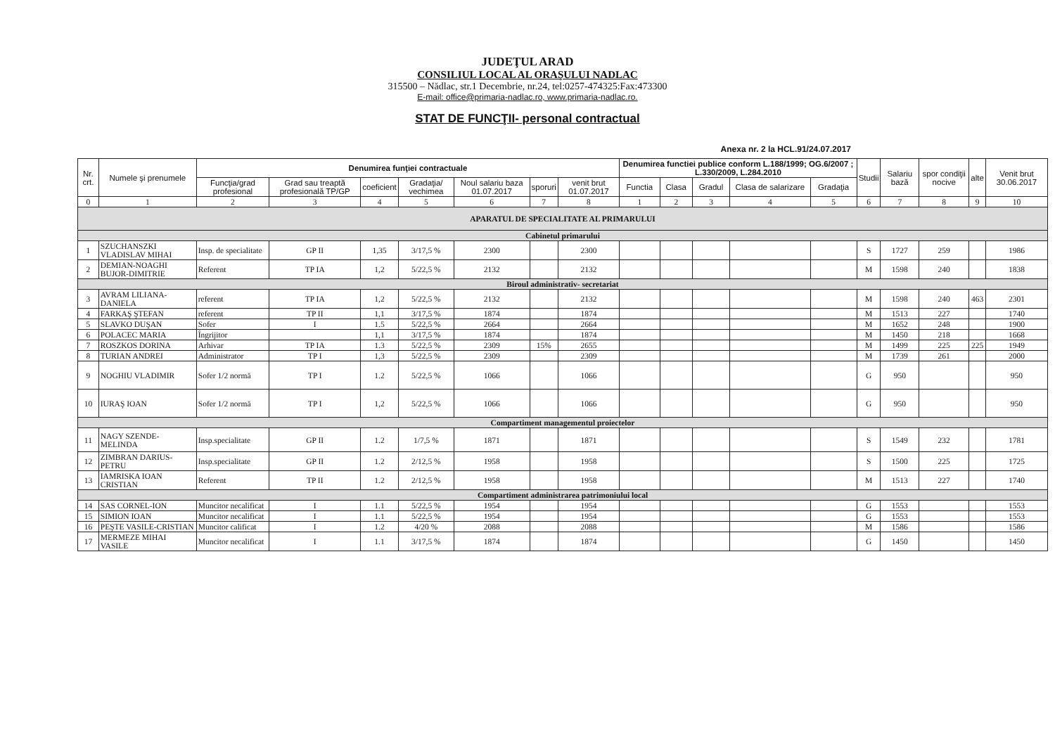JUDEŢUL ARAD
CONSILIUL LOCAL AL ORAŞULUI NADLAC
315500 – Nădlac, str.1 Decembrie, nr.24, tel:0257-474325:Fax:473300
E-mail: office@primaria-nadlac.ro, www.primaria-nadlac.ro.
STAT DE FUNCŢII- personal contractual
Anexa nr. 2 la HCL.91/24.07.2017
| Nr. crt. | Numele şi prenumele | Denumirea funţiei contractuale | | | | | | | Denumirea functiei publice conform L.188/1999; OG.6/2007 ; L.330/2009, L.284.2010 | | | | | Studii | Salariu bază | spor condiţii nocive | alte | Venit brut 30.06.2017 |
| --- | --- | --- | --- | --- | --- | --- | --- | --- | --- | --- | --- | --- | --- | --- | --- | --- | --- | --- |
| | | Funcţia/grad profesional | Grad sau treaptă profesională TP/GP | coeficient | Gradaţia/ vechimea | Noul salariu baza 01.07.2017 | sporuri | venit brut 01.07.2017 | Functia | Clasa | Gradul | Clasa de salarizare | Gradaţia | | | | | |
| 0 | 1 | 2 | 3 | 4 | 5 | 6 | 7 | 8 | 1 | 2 | 3 | 4 | 5 | 6 | 7 | 8 | 9 | 10 |
| APARATUL DE SPECIALITATE AL PRIMARULUI | | | | | | | | | | | | | | | | | | |
| Cabinetul primarului | | | | | | | | | | | | | | | | | | |
| 1 | SZUCHANSZKI VLADISLAV MIHAI | Insp. de specialitate | GP II | 1,35 | 3/17,5 % | 2300 | | 2300 | | | | | | S | 1727 | 259 | | 1986 |
| 2 | DEMIAN-NOAGHI BUJOR-DIMITRIE | Referent | TP IA | 1,2 | 5/22,5 % | 2132 | | 2132 | | | | | | M | 1598 | 240 | | 1838 |
| Biroul administrativ- secretariat | | | | | | | | | | | | | | | | | | |
| 3 | AVRAM LILIANA-DANIELA | referent | TP IA | 1,2 | 5/22,5 % | 2132 | | 2132 | | | | | | M | 1598 | 240 | 463 | 2301 |
| 4 | FARKAŞ ŞTEFAN | referent | TP II | 1,1 | 3/17,5 % | 1874 | | 1874 | | | | | | M | 1513 | 227 | | 1740 |
| 5 | SLAVKO DUŞAN | Sofer | I | 1.5 | 5/22,5 % | 2664 | | 2664 | | | | | | M | 1652 | 248 | | 1900 |
| 6 | POLACEC MARIA | Îngrijitor | | 1,1 | 3/17,5 % | 1874 | | 1874 | | | | | | M | 1450 | 218 | | 1668 |
| 7 | ROSZKOS DORINA | Arhivar | TP IA | 1.3 | 5/22,5 % | 2309 | 15% | 2655 | | | | | | M | 1499 | 225 | 225 | 1949 |
| 8 | TURIAN ANDREI | Administrator | TP I | 1,3 | 5/22,5 % | 2309 | | 2309 | | | | | | M | 1739 | 261 | | 2000 |
| 9 | NOGHIU VLADIMIR | Sofer 1/2 normă | TP I | 1.2 | 5/22,5 % | 1066 | | 1066 | | | | | | G | 950 | | | 950 |
| 10 | IURAŞ IOAN | Sofer 1/2 normă | TP I | 1,2 | 5/22,5 % | 1066 | | 1066 | | | | | | G | 950 | | | 950 |
| Compartiment managementul proiectelor | | | | | | | | | | | | | | | | | | |
| 11 | NAGY SZENDE-MELINDA | Insp.specialitate | GP II | 1.2 | 1/7,5 % | 1871 | | 1871 | | | | | | S | 1549 | 232 | | 1781 |
| 12 | ZIMBRAN DARIUS-PETRU | Insp.specialitate | GP II | 1.2 | 2/12,5 % | 1958 | | 1958 | | | | | | S | 1500 | 225 | | 1725 |
| 13 | IAMRISKA IOAN CRISTIAN | Referent | TP II | 1.2 | 2/12,5 % | 1958 | | 1958 | | | | | | M | 1513 | 227 | | 1740 |
| Compartiment administrarea patrimoniului local | | | | | | | | | | | | | | | | | | |
| 14 | SAS CORNEL-ION | Muncitor necalificat | I | 1.1 | 5/22,5 % | 1954 | | 1954 | | | | | | G | 1553 | | | 1553 |
| 15 | SIMION IOAN | Muncitor necalificat | I | 1.1 | 5/22,5 % | 1954 | | 1954 | | | | | | G | 1553 | | | 1553 |
| 16 | PEŞTE VASILE-CRISTIAN | Muncitor calificat | I | 1.2 | 4/20 % | 2088 | | 2088 | | | | | | M | 1586 | | | 1586 |
| 17 | MERMEZE MIHAI VASILE | Muncitor necalificat | I | 1.1 | 3/17,5 % | 1874 | | 1874 | | | | | | G | 1450 | | | 1450 |